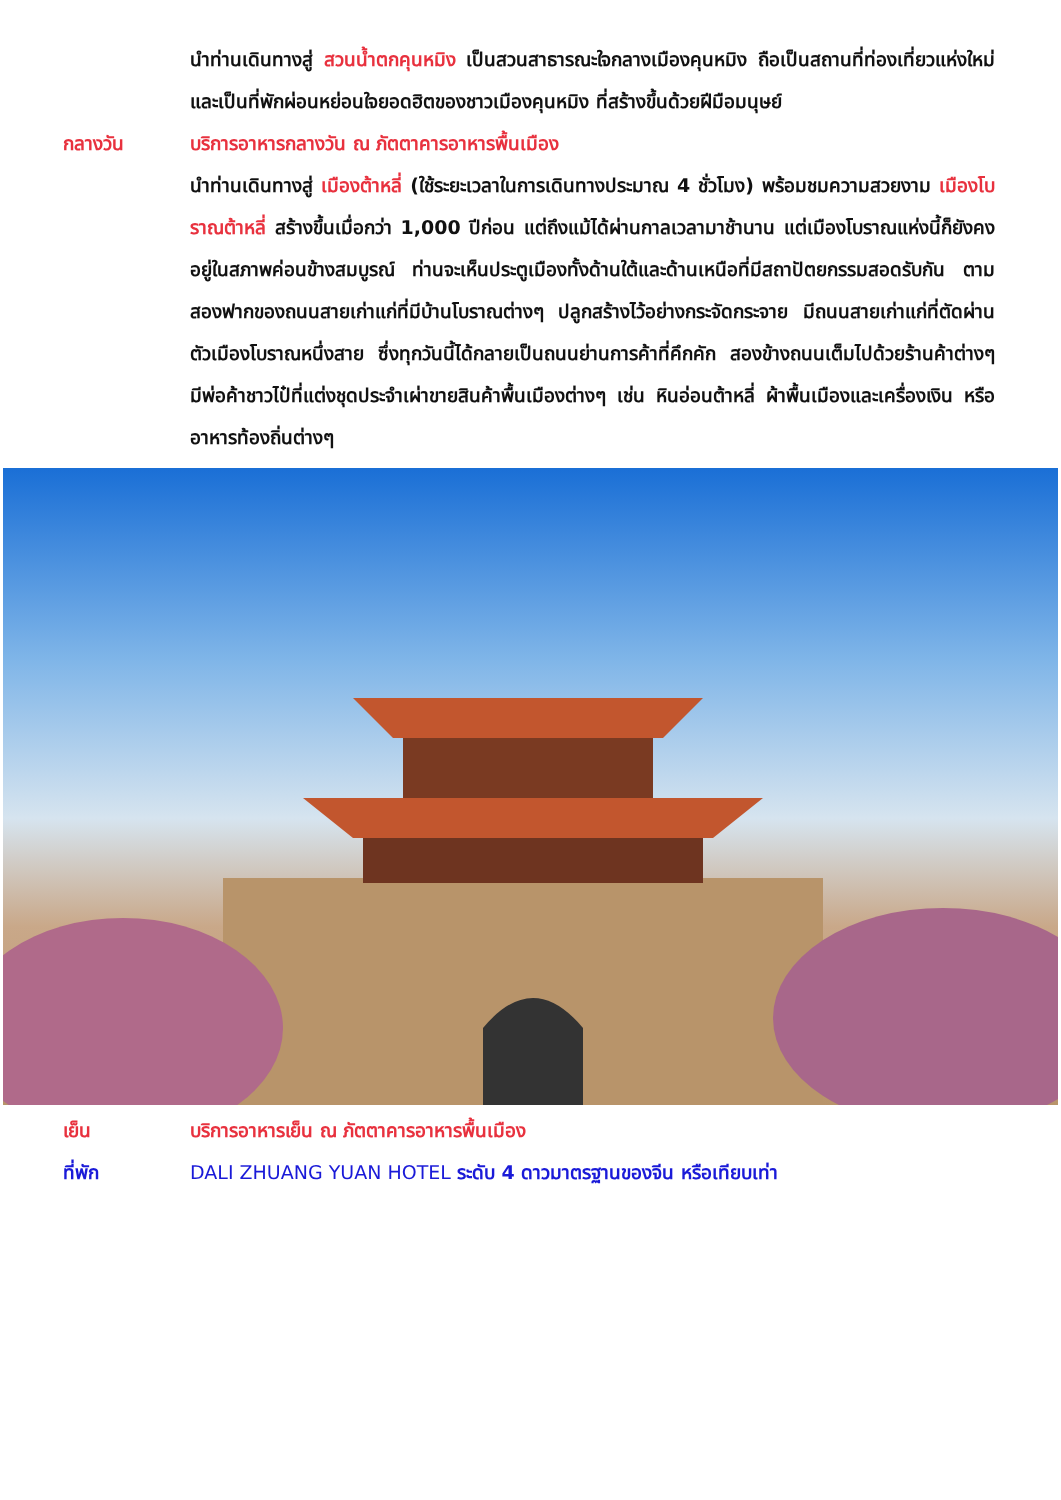นำท่านเดินทางสู่ สวนน้ำตกคุนหมิง เป็นสวนสาธารณะใจกลางเมืองคุนหมิง ถือเป็นสถานที่ท่องเที่ยวแห่งใหม่และเป็นที่พักผ่อนหย่อนใจยอดฮิตของชาวเมืองคุนหมิง ที่สร้างขึ้นด้วยฝีมือมนุษย์
กลางวัน บริการอาหารกลางวัน ณ ภัตตาคารอาหารพื้นเมือง
นำท่านเดินทางสู่ เมืองต้าหลี่ (ใช้ระยะเวลาในการเดินทางประมาณ 4 ชั่วโมง) พร้อมชมความสวยงาม เมืองโบราณต้าหลี่ สร้างขึ้นเมื่อกว่า 1,000 ปีก่อน แต่ถึงแม้ได้ผ่านกาลเวลามาช้านาน แต่เมืองโบราณแห่งนี้ก็ยังคงอยู่ในสภาพค่อนข้างสมบูรณ์ ท่านจะเห็นประตูเมืองทั้งด้านใต้และด้านเหนือที่มีสถาปัตยกรรมสอดรับกัน ตามสองฟากของถนนสายเก่าแก่ที่มีบ้านโบราณต่างๆ ปลูกสร้างไว้อย่างกระจัดกระจาย มีถนนสายเก่าแก่ที่ตัดผ่านตัวเมืองโบราณหนึ่งสาย ซึ่งทุกวันนี้ได้กลายเป็นถนนย่านการค้าที่คึกคัก สองข้างถนนเต็มไปด้วยร้านค้าต่างๆ มีพ่อค้าชาวไป๋ที่แต่งชุดประจำเผ่าขายสินค้าพื้นเมืองต่างๆ เช่น หินอ่อนต้าหลี่ ผ้าพื้นเมืองและเครื่องเงิน หรืออาหารท้องถิ่นต่างๆ
เย็น บริการอาหารเย็น ณ ภัตตาคารอาหารพื้นเมือง
ที่พัก DALI ZHUANG YUAN HOTEL ระดับ 4 ดาวมาตรฐานของจีน หรือเทียบเท่า